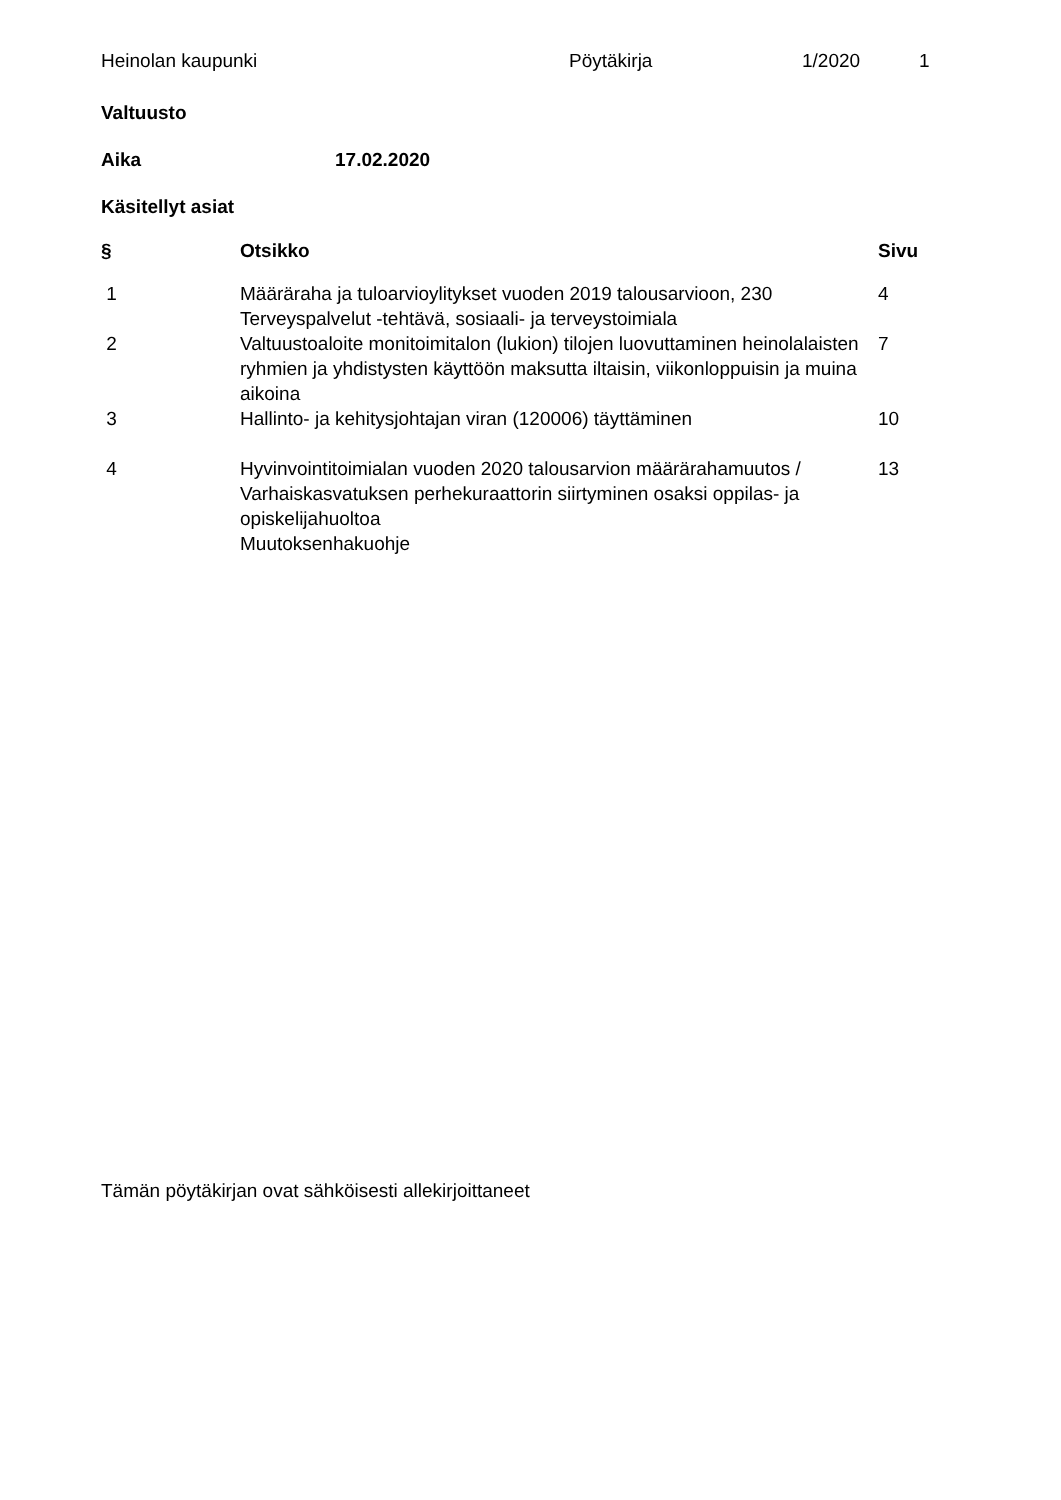Heinolan kaupunki Pöytäkirja 1/2020 1
Valtuusto
Aika 17.02.2020
Käsitellyt asiat
| § | Otsikko | Sivu |
| --- | --- | --- |
| 1 | Määräraha ja tuloarvioylitykset vuoden 2019 talousarvioon, 230 Terveyspalvelut -tehtävä, sosiaali- ja terveystoimiala | 4 |
| 2 | Valtuustoaloite monitoimitalon (lukion) tilojen luovuttaminen heinolalaisten ryhmien ja yhdistysten käyttöön maksutta iltaisin, viikonloppuisin ja muina aikoina | 7 |
| 3 | Hallinto- ja kehitysjohtajan viran (120006) täyttäminen | 10 |
| 4 | Hyvinvointitoimialan vuoden 2020 talousarvion määrärahamuutos / Varhaiskasvatuksen perhekuraattorin siirtyminen osaksi oppilas- ja opiskelijahuoltoa | 13 |
| | Muutoksenhakuohje | |
Tämän pöytäkirjan ovat sähköisesti allekirjoittaneet